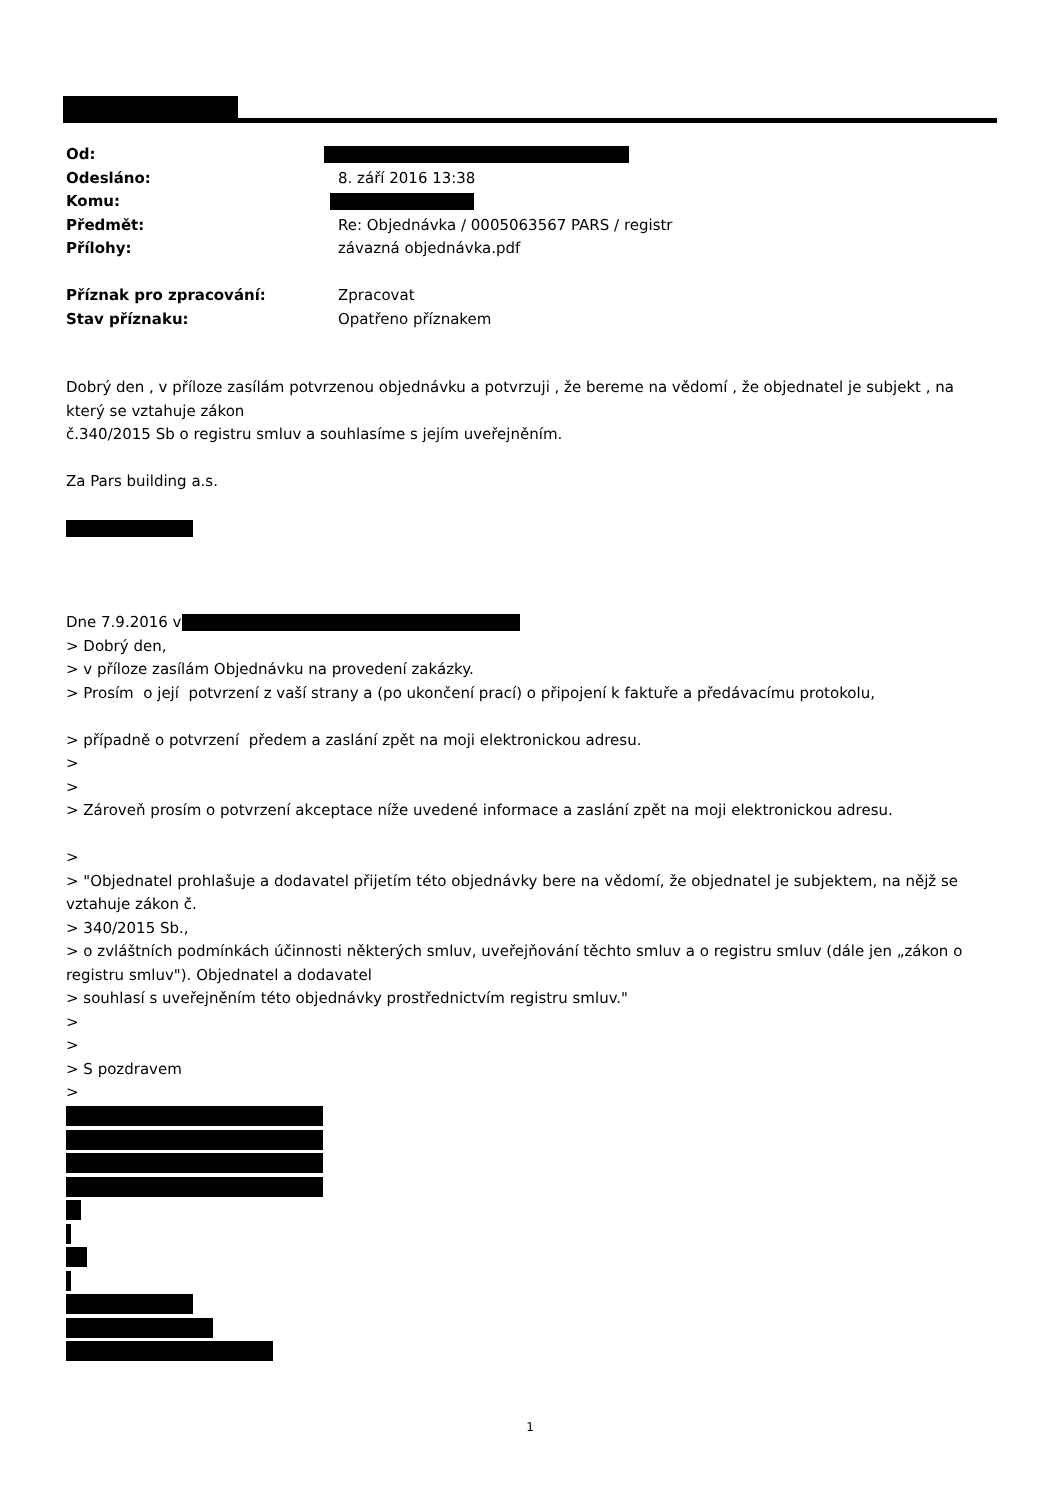Od:
Odesláno: 8. září 2016 13:38
Komu:
Předmět: Re: Objednávka / 0005063567 PARS / registr
Přílohy: závazná objednávka.pdf
Příznak pro zpracování: Zpracovat
Stav příznaku: Opatřeno příznakem
Dobrý den , v příloze zasílám potvrzenou objednávku a potvrzuji , že bereme na vědomí , že objednatel je subjekt , na který se vztahuje zákon
č.340/2015 Sb o registru smluv a souhlasíme s jejím uveřejněním.
Za Pars building a.s.
Dne 7.9.2016 v
> Dobrý den,
> v příloze zasílám Objednávku na provedení zakázky.
> Prosím o její potvrzení z vaší strany a (po ukončení prací) o připojení k faktuře a předávacímu protokolu,
> případně o potvrzení předem a zaslání zpět na moji elektronickou adresu.
>
>
> Zároveň prosím o potvrzení akceptace níže uvedené informace a zaslání zpět na moji elektronickou adresu.
>
> "Objednatel prohlašuje a dodavatel přijetím této objednávky bere na vědomí, že objednatel je subjektem, na nějž se vztahuje zákon č.
> 340/2015 Sb.,
> o zvláštních podmínkách účinnosti některých smluv, uveřejňování těchto smluv a o registru smluv (dále jen „zákon o registru smluv"). Objednatel a dodavatel
> souhlasí s uveřejněním této objednávky prostřednictvím registru smluv."
>
>
> S pozdravem
>
1